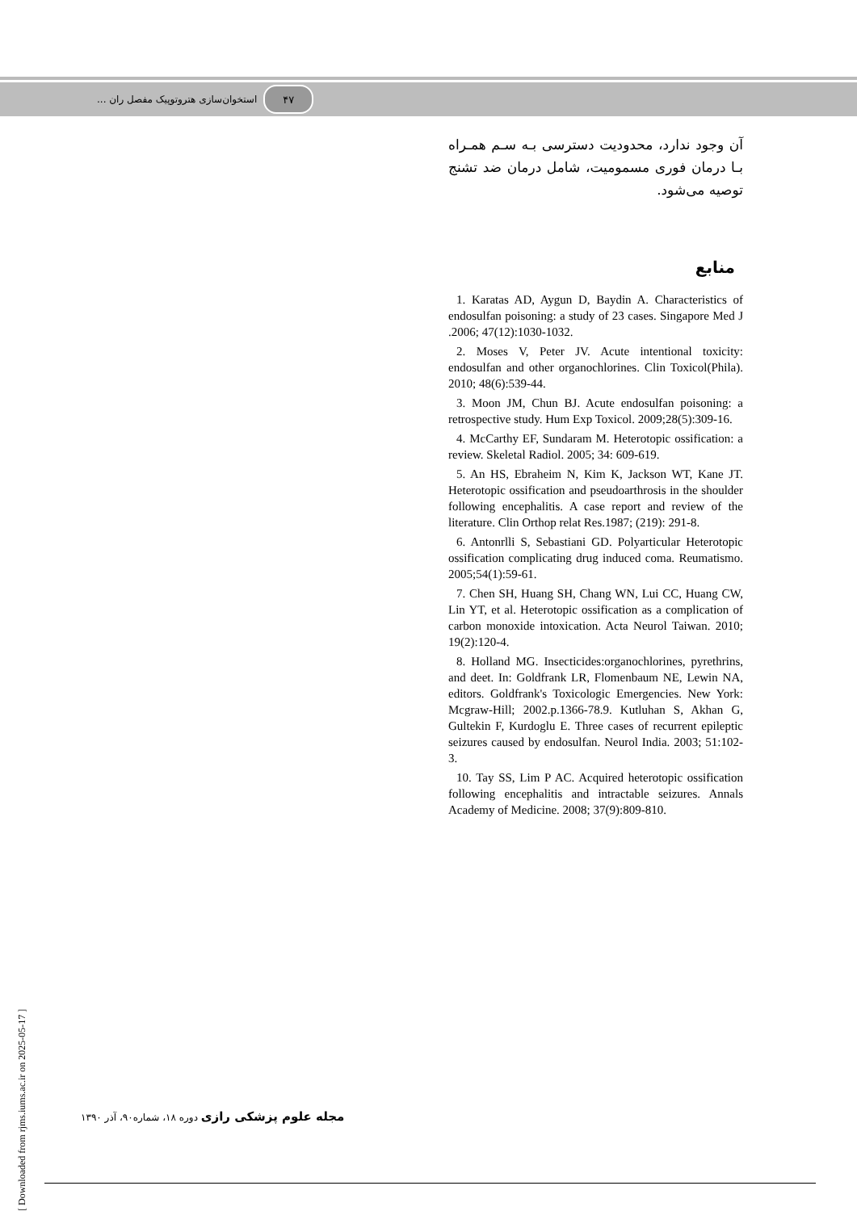۴۷
استخوان‌سازی هتروتوپیک مفصل ران ...
آن وجود ندارد، محدودیت دسترسی بـه سـم همـراه بـا درمان فوری مسمومیت، شامل درمان ضد تشنج توصیه می‌شود.
منابع
1. Karatas AD, Aygun D, Baydin A. Characteristics of endosulfan poisoning: a study of 23 cases. Singapore Med J .2006; 47(12):1030-1032.
2. Moses V, Peter JV. Acute intentional toxicity: endosulfan and other organochlorines. Clin Toxicol(Phila). 2010; 48(6):539-44.
3. Moon JM, Chun BJ. Acute endosulfan poisoning: a retrospective study. Hum Exp Toxicol. 2009;28(5):309-16.
4. McCarthy EF, Sundaram M. Heterotopic ossification: a review. Skeletal Radiol. 2005; 34: 609-619.
5. An HS, Ebraheim N, Kim K, Jackson WT, Kane JT. Heterotopic ossification and pseudoarthrosis in the shoulder following encephalitis. A case report and review of the literature. Clin Orthop relat Res.1987; (219): 291-8.
6. Antonrlli S, Sebastiani GD. Polyarticular Heterotopic ossification complicating drug induced coma. Reumatismo. 2005;54(1):59-61.
7. Chen SH, Huang SH, Chang WN, Lui CC, Huang CW, Lin YT, et al. Heterotopic ossification as a complication of carbon monoxide intoxication. Acta Neurol Taiwan. 2010; 19(2):120-4.
8. Holland MG. Insecticides:organochlorines, pyrethrins, and deet. In: Goldfrank LR, Flomenbaum NE, Lewin NA, editors. Goldfrank's Toxicologic Emergencies. New York: Mcgraw-Hill; 2002.p.1366-78.9. Kutluhan S, Akhan G, Gultekin F, Kurdoglu E. Three cases of recurrent epileptic seizures caused by endosulfan. Neurol India. 2003; 51:102-3.
10. Tay SS, Lim P AC. Acquired heterotopic ossification following encephalitis and intractable seizures. Annals Academy of Medicine. 2008; 37(9):809-810.
مجله علوم پزشکی رازی دوره ۱۸، شماره۹۰، آذر ۱۳۹۰
[ Downloaded from rjms.iums.ac.ir on 2025-05-17 ]